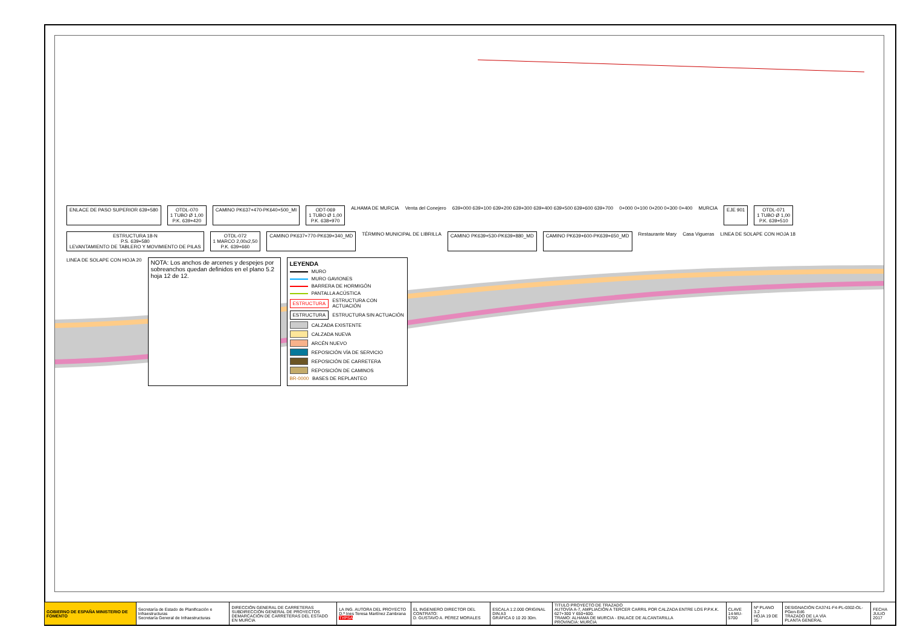ENLACE DE PASO SUPERIOR 639+580 OTDL-070
1 TUBO Ø 1,00
P.K. 639+420 CAMINO PK637+470-PK640+500_MI ODT-069
1 TUBO Ø 1,00
P.K. 638+970 ALHAMA DE MURCIA Venta del Conejero 639+000 639+100 639+200 639+300 639+400 639+500 639+600 639+700 0+000 0+100 0+200 0+300 0+400 MURCIA EJE 901 OTDL-071
1 TUBO Ø 1,00
P.K. 639+510 ESTRUCTURA 18-N
P.S. 639+580
LEVANTAMIENTO DE TABLERO Y MOVIMIENTO DE PILAS OTDL-072
1 MARCO 2,00x2,50
P.K. 639+660 CAMINO PK637+770-PK639+340_MD TÉRMINO MUNICIPAL DE LIBRILLA CAMINO PK639+530-PK639+880_MD CAMINO PK639+600-PK639+650_MD Restaurante Mary Casa Vigueras LINEA DE SOLAPE CON HOJA 18 LINEA DE SOLAPE CON HOJA 20 NOTA: Los anchos de arcenes y despejes por sobreanchos quedan definidos en el plano 5.2 hoja 12 de 12.
LEYENDA
MURO
MURO GAVIONES
BARRERA DE HORMIGÓN
PANTALLA ACÚSTICA
ESTRUCTURA ESTRUCTURA CON ACTUACIÓN
ESTRUCTURA ESTRUCTURA SIN ACTUACIÓN
CALZADA EXISTENTE
CALZADA NUEVA
ARCÉN NUEVO
REPOSICIÓN VÍA DE SERVICIO
REPOSICIÓN DE CARRETERA
REPOSICIÓN DE CAMINOS
BR-0000 BASES DE REPLANTEO
| GOBIERNO DE ESPAÑA MINISTERIO DE FOMENTO | Secretaría de Estado de Planificación e Infraestructuras Secretaría General de Infraestructuras | DIRECCIÓN GENERAL DE CARRETERAS SUBDIRECCIÓN GENERAL DE PROYECTOS DEMARCACIÓN DE CARRETERAS DEL ESTADO EN MURCIA | LA ING. AUTORA DEL PROYECTO D.ª Ines Teresa Martínez Zambrana TYPSA | EL INGENIERO DIRECTOR DEL CONTRATO: D. GUSTAVO A. PÉREZ MORALES | ESCALA 1:2.000 ORIGINAL DIN A3 GRÁFICA 0 10 20 30m. | TITULO PROYECTO DE TRAZADO AUTOVÍA A-7, AMPLIACIÓN A TERCER CARRIL POR CALZADA ENTRE LOS P.P.K.K. 627+300 Y 650+600. TRAMO: ALHAMA DE MURCIA - ENLACE DE ALCANTARILLA PROVINCIA: MURCIA | CLAVE 14-MU-5700 | Nº PLANO 3.2 HOJA 19 DE 35 | DESIGNACIÓN CA3741-F4-PL-0302-OL-PGen-Ed6 TRAZADO DE LA VÍA PLANTA GENERAL | FECHA JULIO 2017 |